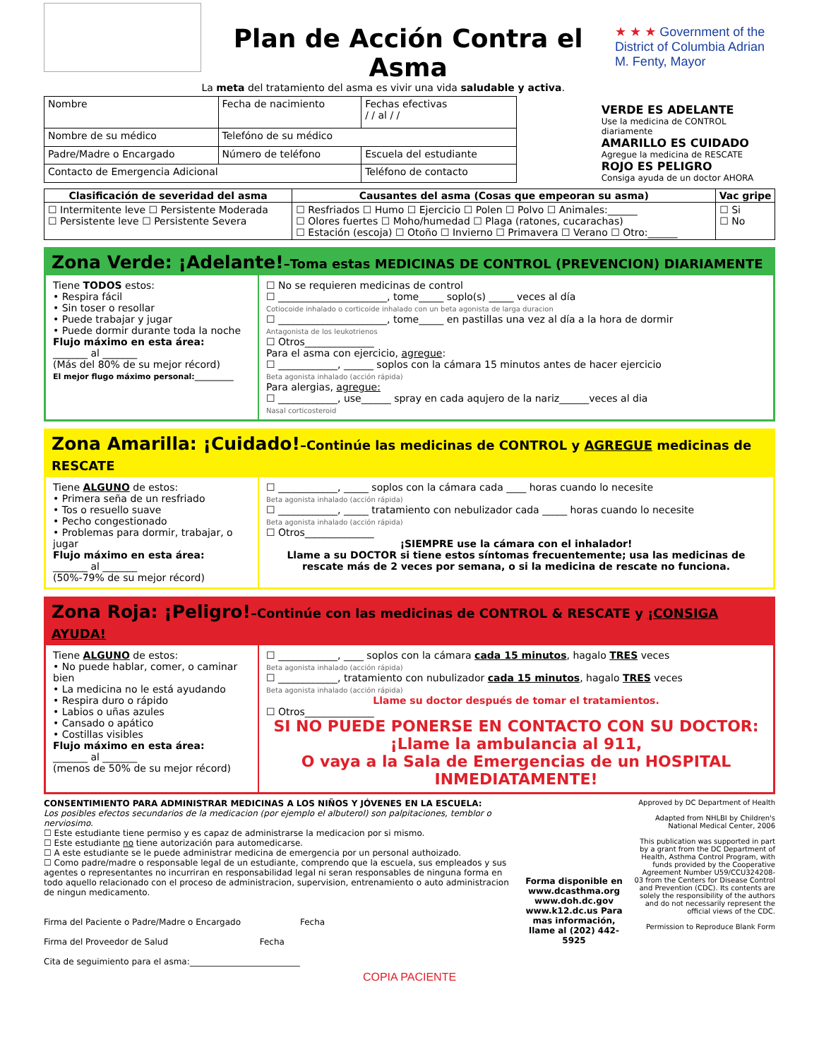Plan de Acción Contra el Asma
La meta del tratamiento del asma es vivir una vida saludable y activa.
★ ★ ★ Government of the District of Columbia Adrian M. Fenty, Mayor
| Nombre | Fecha de nacimiento | Fechas efectivas / / al / / |
| Nombre de su médico | Telefóno de su médico | |
| Padre/Madre o Encargado | Número de teléfono | Escuela del estudiante |
| Contacto de Emergencia Adicional | | Teléfono de contacto |
VERDE ES ADELANTE
Use la medicina de CONTROL diariamente
AMARILLO ES CUIDADO
Agregue la medicina de RESCATE
ROJO ES PELIGRO
Consiga ayuda de un doctor AHORA
| Clasificación de severidad del asma | Causantes del asma (Cosas que empeoran su asma) | Vac gripe |
| --- | --- | --- |
| ☐ Intermitente leve ☐ Persistente Moderada ☐ Persistente leve ☐ Persistente Severa | ☐ Resfriados ☐ Humo ☐ Ejercicio ☐ Polen ☐ Polvo ☐ Animales:______ ☐ Olores fuertes ☐ Moho/humedad ☐ Plaga (ratones, cucarachas) ☐ Estación (escoja) ☐ Otoño ☐ Invierno ☐ Primavera ☐ Verano ☐ Otro:______ | ☐ Si ☐ No |
Zona Verde: ¡Adelante!–Toma estas MEDICINAS DE CONTROL (PREVENCION) DIARIAMENTE
Tiene TODOS estos:
• Respira fácil
• Sin toser o resollar
• Puede trabajar y jugar
• Puede dormir durante toda la noche
Flujo máximo en esta área:
_______ al _______
(Más del 80% de su mejor récord)
El mejor flugo máximo personal:__________
☐ No se requieren medicinas de control
☐ ______________________, tome_____ soplo(s) _____ veces al día
Cotiocoide inhalado o corticoide inhalado con un beta agonista de larga duracion
☐ ______________________, tome_____ en pastillas una vez al día a la hora de dormir
Antagonista de los leukotrienos
☐ Otros______________
Para el asma con ejercicio, agregue:
☐ ____________, ______ soplos con la cámara 15 minutos antes de hacer ejercicio
Beta agonista inhalado (acción rápida)
Para alergias, agregue:
☐ ____________, use______ spray en cada aqujero de la nariz______veces al dia
Nasal corticosteroid
Zona Amarilla: ¡Cuidado!–Continúe las medicinas de CONTROL y AGREGUE medicinas de RESCATE
Tiene ALGUNO de estos:
• Primera seña de un resfriado
• Tos o resuello suave
• Pecho congestionado
• Problemas para dormir, trabajar, o jugar
Flujo máximo en esta área:
_______ al _______
(50%-79% de su mejor récord)
☐ ____________, _____ soplos con la cámara cada ____ horas cuando lo necesite
Beta agonista inhalado (acción rápida)
☐ ____________, _____ tratamiento con nebulizador cada _____ horas cuando lo necesite
Beta agonista inhalado (acción rápida)
☐ Otros______________
¡SIEMPRE use la cámara con el inhalador!
Llame a su DOCTOR si tiene estos síntomas frecuentemente; usa las medicinas de rescate más de 2 veces por semana, o si la medicina de rescate no funciona.
Zona Roja: ¡Peligro!–Continúe con las medicinas de CONTROL & RESCATE y ¡CONSIGA AYUDA!
Tiene ALGUNO de estos:
• No puede hablar, comer, o caminar bien
• La medicina no le está ayudando
• Respira duro o rápido
• Labios o uñas azules
• Cansado o apático
• Costillas visibles
Flujo máximo en esta área:
_______ al _______
(menos de 50% de su mejor récord)
☐ ____________, ____ soplos con la cámara cada 15 minutos, hagalo TRES veces
Beta agonista inhalado (acción rápida)
☐ ____________, tratamiento con nubulizador cada 15 minutos, hagalo TRES veces
Beta agonista inhalado (acción rápida)
Llame su doctor después de tomar el tratamientos.
☐ Otros______________
SI NO PUEDE PONERSE EN CONTACTO CON SU DOCTOR:
¡Llame la ambulancia al 911,
O vaya a la Sala de Emergencias de un HOSPITAL INMEDIATAMENTE!
CONSENTIMIENTO PARA ADMINISTRAR MEDICINAS A LOS NIÑOS Y JÓVENES EN LA ESCUELA:
Los posibles efectos secundarios de la medicacion (por ejemplo el albuterol) son palpitaciones, temblor o nerviosimo.
☐ Este estudiante tiene permiso y es capaz de administrarse la medicacion por si mismo.
☐ Este estudiante no tiene autorización para automedicarse.
☐ A este estudiante se le puede administrar medicina de emergencia por un personal authoizado.
☐ Como padre/madre o responsable legal de un estudiante, comprendo que la escuela, sus empleados y sus agentes o representantes no incurriran en responsabilidad legal ni seran responsables de ninguna forma en todo aquello relacionado con el proceso de administracion, supervision, entrenamiento o auto administracion de ningun medicamento.
Firma del Paciente o Padre/Madre o Encargado Fecha
Firma del Proveedor de Salud Fecha
Cita de seguimiento para el asma:__________________________
Forma disponible en www.dcasthma.org www.doh.dc.gov www.k12.dc.us Para mas información, llame al (202) 442-5925
Approved by DC Department of Health
Adapted from NHLBI by Children's National Medical Center, 2006
This publication was supported in part by a grant from the DC Department of Health, Asthma Control Program, with funds provided by the Cooperative Agreement Number U59/CCU324208-03 from the Centers for Disease Control and Prevention (CDC). Its contents are solely the responsibility of the authors and do not necessarily represent the official views of the CDC.
Permission to Reproduce Blank Form
COPIA PACIENTE